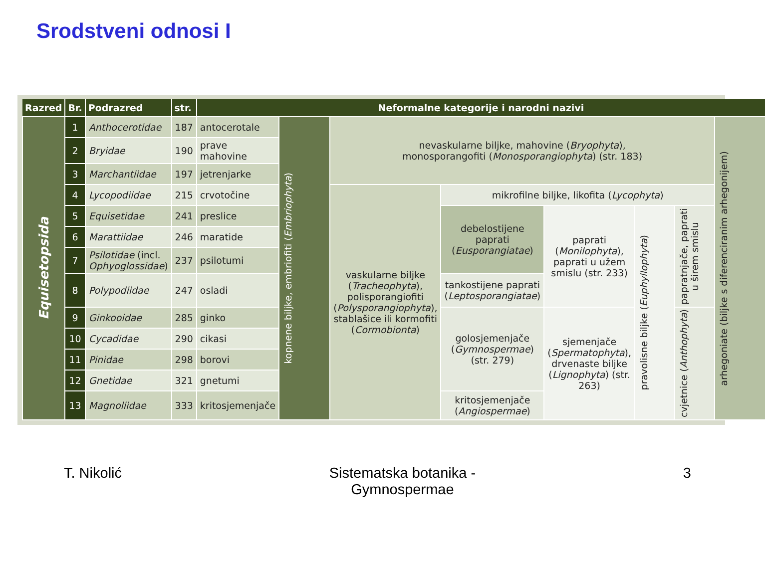Srodstveni odnosi I
| Razred | Br. | Podrazred | str. | Neformalne kategorije i narodni nazivi | | | | | | | |
| --- | --- | --- | --- | --- | --- | --- | --- | --- | --- | --- | --- |
| Equisetopsida | 1 | Anthocerotidae | 187 | antocerotale | kopnene biljke, embriofiti ( Embriophyta ) | nevaskularne biljke, mahovine ( Bryophyta ), monosporangofiti ( Monosporangiophyta ) (str. 183) | | | | | arhegoniate (biljke s diferenciranim arhegonijem) |
| | 2 | Bryidae | 190 | prave mahovine | | | | | | | |
| | 3 | Marchantiidae | 197 | jetrenjarke | | | | | | | |
| | 4 | Lycopodiidae | 215 | crvotočine | | vaskularne biljke ( Tracheophyta ), polisporangiofiti ( Polysporangiophyta ), stablašice ili kormofiti ( Cormobionta ) | mikrofilne biljke, likofita ( Lycophyta ) | | | | |
| | 5 | Equisetidae | 241 | preslice | | | debelostijene paprati ( Eusporangiatae ) | paprati ( Monilophyta ), paprati u užem smislu (str. 233) | pravolisne biljke ( Euphyllophyta ) | papratnjače, paprati u širem smislu | |
| | 6 | Marattiidae | 246 | maratide | | | | | | | |
| | 7 | Psilotidae (incl. Ophyoglossidae ) | 237 | psilotumi | | | | | | | |
| | 8 | Polypodiidae | 247 | osladi | | | tankostijene paprati ( Leptosporangiatae ) | | | | |
| | 9 | Ginkooidae | 285 | ginko | | | golosjemenjače ( Gymnospermae ) (str. 279) | sjemenjače ( Spermatophyta ), drvenaste biljke ( Lignophyta ) (str. 263) | | cvjetnice ( Anthophyta ) | |
| | 10 | Cycadidae | 290 | cikasi | | | | | | | |
| | 11 | Pinidae | 298 | borovi | | | | | | | |
| | 12 | Gnetidae | 321 | gnetumi | | | | | | | |
| | 13 | Magnoliidae | 333 | kritosjemenjače | | | kritosjemenjače ( Angiospermae ) | | | | |
T. Nikolić Sistematska botanika -
Gymnospermae
3